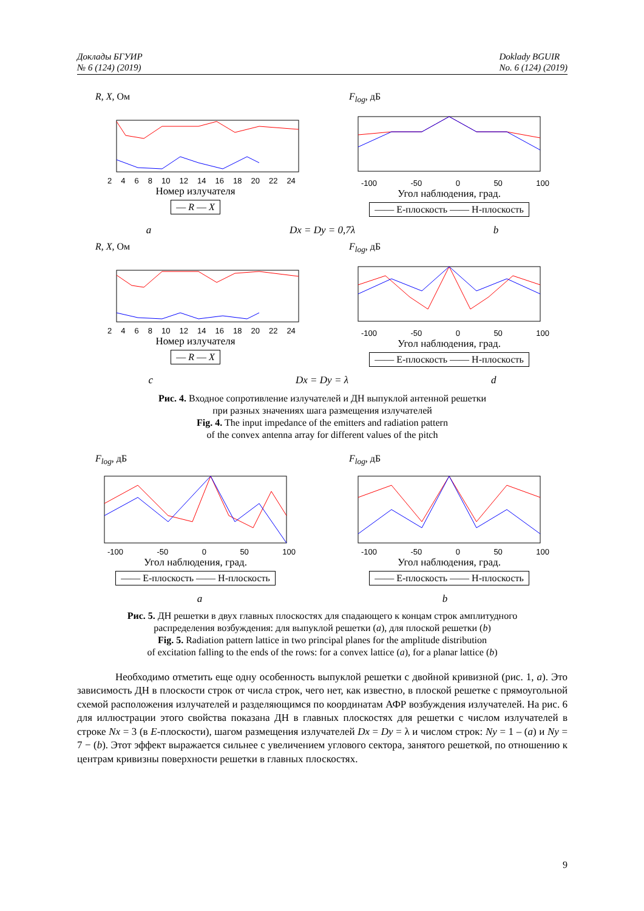Доклады БГУИР
№ 6 (124) (2019)
Doklady BGUIR
No. 6 (124) (2019)
R, X, Ом
2468 10 12 14 16 18 20 22 24
Номер излучателя
— R — X
F<sub>log</sub>, дБ
-100 -50 0 50 100
Угол наблюдения, град.
—— Е-плоскость —— Н-плоскость
a Dx = Dy = 0,7λ b
R, X, Ом
2468 10 12 14 16 18 20 22 24
Номер излучателя
— R — X
F<sub>log</sub>, дБ
-100 -50 0 50 100
Угол наблюдения, град.
—— Е-плоскость —— Н-плоскость
c Dx = Dy = λ d
Рис. 4. Входное сопротивление излучателей и ДН выпуклой антенной решетки
при разных значениях шага размещения излучателей
Fig. 4. The input impedance of the emitters and radiation pattern
of the convex antenna array for different values of the pitch
F<sub>log</sub>, дБ
-100 -50 0 50 100
Угол наблюдения, град.
—— Е-плоскость —— Н-плоскость
F<sub>log</sub>, дБ
-100 -50 0 50 100
Угол наблюдения, град.
—— Е-плоскость —— Н-плоскость
a b
Рис. 5. ДН решетки в двух главных плоскостях для спадающего к концам строк амплитудного
распределения возбуждения: для выпуклой решетки (a), для плоской решетки (b)
Fig. 5. Radiation pattern lattice in two principal planes for the amplitude distribution
of excitation falling to the ends of the rows: for a convex lattice (a), for a planar lattice (b)
Необходимо отметить еще одну особенность выпуклой решетки с двойной кривизной (рис. 1, a). Это зависимость ДН в плоскости строк от числа строк, чего нет, как известно, в плоской решетке с прямоугольной схемой расположения излучателей и разделяющимся по координатам АФР возбуждения излучателей. На рис. 6 для иллюстрации этого свойства показана ДН в главных плоскостях для решетки с числом излучателей в строке Nx = 3 (в E-плоскости), шагом размещения излучателей Dx = Dy = λ и числом строк: Ny = 1 – (a) и Ny = 7 − (b). Этот эффект выражается сильнее с увеличением углового сектора, занятого решеткой, по отношению к центрам кривизны поверхности решетки в главных плоскостях.
9